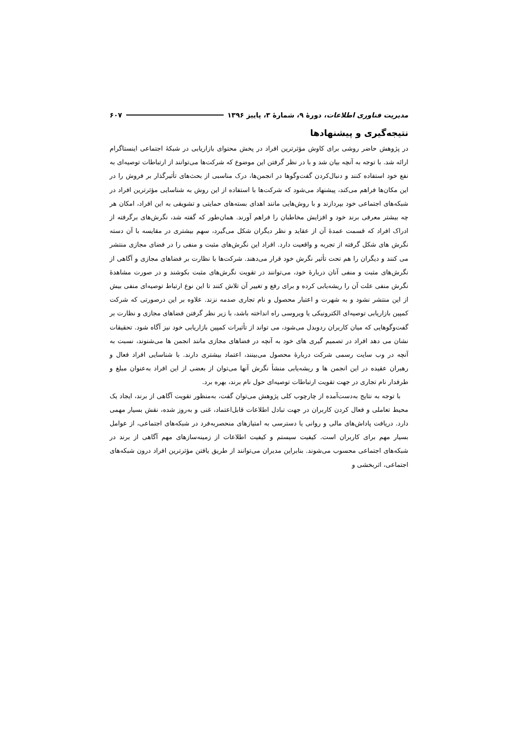مدیریت فناوری اطلاعات، دورهٔ ۹، شمارهٔ ۳، پاییز ۱۳۹۶ ۶۰۷
نتیجه‌گیری و پیشنهادها
در پژوهش حاضر روشی برای کاوش مؤثرترین افراد در پخش محتوای بازاریابی در شبکهٔ اجتماعی اینستاگرام ارائه شد. با توجه به آنچه بیان شد و با در نظر گرفتن این موضوع که شرکت‌ها می‌توانند از ارتباطات توصیه‌ای به نفع خود استفاده کنند و دنبال‌کردن گفت‌وگوها در انجمن‌ها، درک مناسبی از بحث‌های تأثیرگذار بر فروش را در این مکان‌ها فراهم می‌کند، پیشنهاد می‌شود که شرکت‌ها با استفاده از این روش به شناسایی مؤثرترین افراد در شبکه‌های اجتماعی خود بپردازند و با روش‌هایی مانند اهدای بسته‌های حمایتی و تشویقی به این افراد، امکان هر چه بیشتر معرفی برند خود و افزایش مخاطبان را فراهم آورند. همان‌طور که گفته شد، نگرش‌های برگرفته از ادراک افراد که قسمت عمدهٔ آن از عقاید و نظر دیگران شکل می‌گیرد، سهم بیشتری در مقایسه با آن دسته نگرش های شکل گرفته از تجربه و واقعیت دارد. افراد این نگرش‌های مثبت و منفی را در فضای مجازی منتشر می کنند و دیگران را هم تحت تأثیر نگرش خود قرار می‌دهند. شرکت‌ها با نظارت بر فضاهای مجازی و آگاهی از نگرش‌های مثبت و منفی آنان دربارهٔ خود، می‌توانند در تقویت نگرش‌های مثبت بکوشند و در صورت مشاهدهٔ نگرش منفی علت آن را ریشه‌یابی کرده و برای رفع و تغییر آن تلاش کنند تا این نوع ارتباط توصیه‌ای منفی بیش از این منتشر نشود و به شهرت و اعتبار محصول و نام تجاری صدمه نزند. علاوه بر این درصورتی که شرکت کمپین بازاریابی توصیه‌ای الکترونیکی یا ویروسی راه انداخته باشد، با زیر نظر گرفتن فضاهای مجازی و نظارت بر گفت‌وگوهایی که میان کاربران ردوبدل می‌شود، می تواند از تأثیرات کمپین بازاریابی خود نیز آگاه شود. تحقیقات نشان می دهد افراد در تصمیم گیری های خود به آنچه در فضاهای مجازی مانند انجمن ها می‌شنوند، نسبت به آنچه در وب سایت رسمی شرکت دربارهٔ محصول می‌بینند، اعتماد بیشتری دارند. با شناسایی افراد فعال و رهبران عقیده در این انجمن ها و ریشه‌یابی منشأ نگرش آنها می‌توان از بعضی از این افراد به‌عنوان مبلغ و طرفدار نام تجاری در جهت تقویت ارتباطات توصیه‌ای حول نام برند، بهره برد.
با توجه به نتایج به‌دست‌آمده از چارچوب کلی پژوهش می‌توان گفت، به‌منظور تقویت آگاهی از برند، ایجاد یک محیط تعاملی و فعال کردن کاربران در جهت تبادل اطلاعات قابل‌اعتماد، غنی و به‌روز شده، نقش بسیار مهمی دارد. دریافت پاداش‌های مالی و روانی یا دسترسی به امتیازهای منحصربه‌فرد در شبکه‌های اجتماعی، از عوامل بسیار مهم برای کاربران است. کیفیت سیستم و کیفیت اطلاعات از زمینه‌سازهای مهم آگاهی از برند در شبکه‌های اجتماعی محسوب می‌شوند. بنابراین مدیران می‌توانند از طریق یافتن مؤثرترین افراد درون شبکه‌های اجتماعی، اثربخشی و